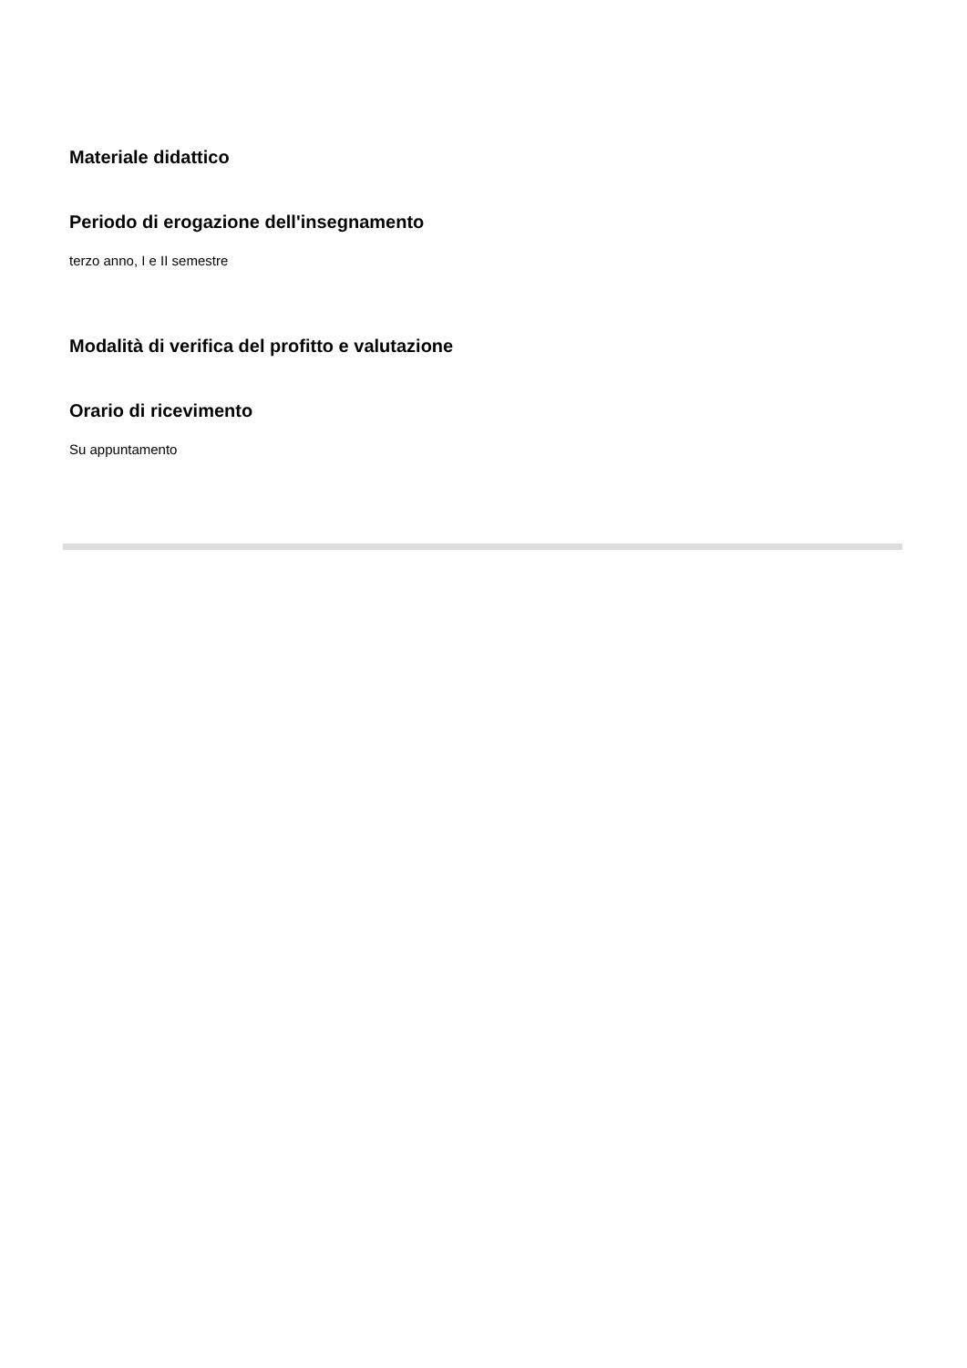Materiale didattico
Periodo di erogazione dell'insegnamento
terzo anno, I e II semestre
Modalità di verifica del profitto e valutazione
Orario di ricevimento
Su appuntamento